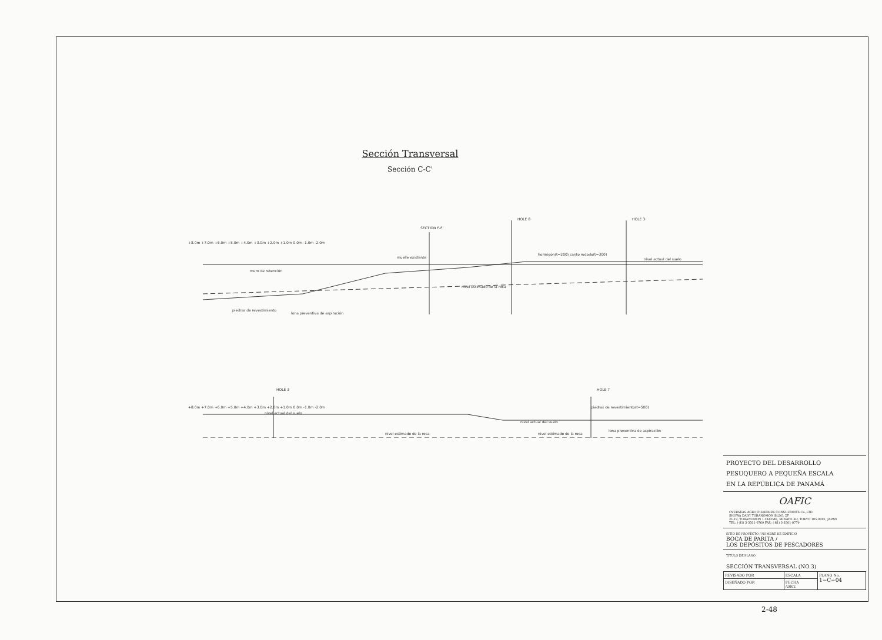Sección Transversal
Sección C-C'
muelle existente
muro de retención
lona preventiva de aspiración
piedras de revestimiento
nivel estimado de la roca
hormigón(t=200) canto rodado(t=300)
nivel actual del suelo
piedras de revestimiento(t=500)
lona preventiva de aspiración
nivel estimado de la roca
nivel estimado de la roca
nivel actual del suelo
nivel actual del suelo
SECTION F-F'
HOLE 8
HOLE 3
HOLE 3
HOLE 7
+8.0m +7.0m +6.0m +5.0m +4.0m +3.0m +2.0m +1.0m 0.0m -1.0m -2.0m
+8.0m +7.0m +6.0m +5.0m +4.0m +3.0m +2.0m +1.0m 0.0m -1.0m -2.0m
PROYECTO DEL DESARROLLO
PESUQUERO A PEQUEÑA ESCALA
EN LA REPÚBLICA DE PANAMÁ
OAFIC
OVERSEAS AGRO-FISHERIES CONSULTANTS Co.,LTD.
SHOWA DAIYI TORANOMON BLDG. 2F
21-19, TORANOMON 1-CHOME, MINATO-KU, TOKYO 105-0001, JAPAN
TEL: (-81) 3-3501-0769 FAX: (-81) 3-3501-0779
SITIO DE PROYECTO / NOMBRE DE EDIFICIO
BOCA DE PARITA /
LOS DEPÓSITOS DE PESCADORES
TÍTULO DE PLANO
SECCIÓN TRANSVERSAL (NO.3)
| REVISADO POR | ESCALA | PLANO No. 1−C−04 |
| DISEÑADO POR | FECHA /2002 | |
2-48